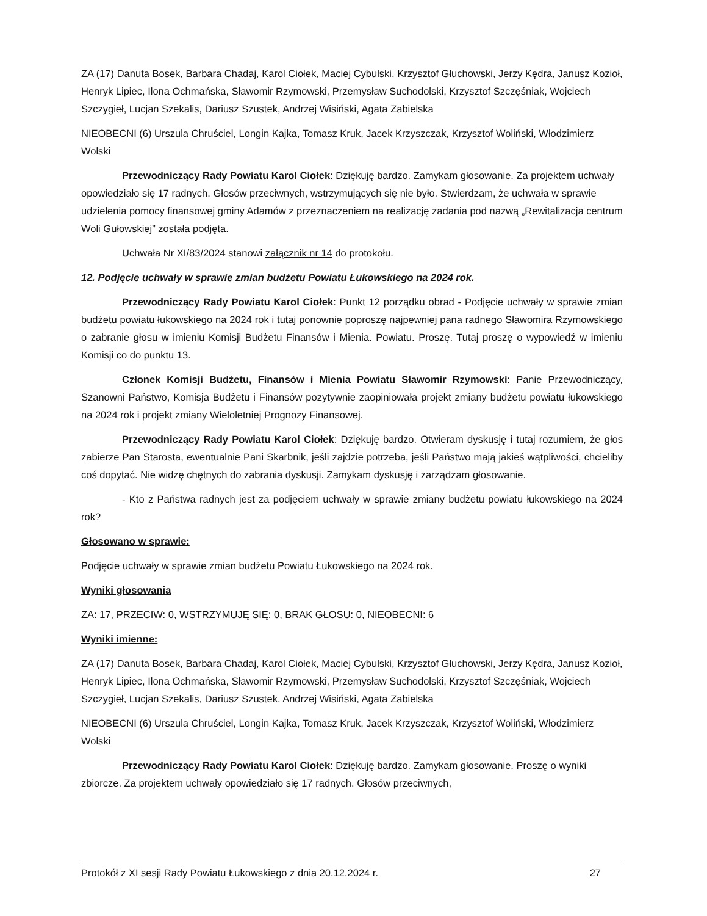ZA (17) Danuta Bosek, Barbara Chadaj, Karol Ciołek, Maciej Cybulski, Krzysztof Głuchowski, Jerzy Kędra, Janusz Kozioł, Henryk Lipiec, Ilona Ochmańska, Sławomir Rzymowski, Przemysław Suchodolski, Krzysztof Szczęśniak, Wojciech Szczygieł, Lucjan Szekalis, Dariusz Szustek, Andrzej Wisiński, Agata Zabielska
NIEOBECNI (6) Urszula Chruściel, Longin Kajka, Tomasz Kruk, Jacek Krzyszczak, Krzysztof Woliński, Włodzimierz Wolski
Przewodniczący Rady Powiatu Karol Ciołek: Dziękuję bardzo. Zamykam głosowanie. Za projektem uchwały opowiedziało się 17 radnych. Głosów przeciwnych, wstrzymujących się nie było. Stwierdzam, że uchwała w sprawie udzielenia pomocy finansowej gminy Adamów z przeznaczeniem na realizację zadania pod nazwą „Rewitalizacja centrum Woli Gułowskiej” została podjęta.
Uchwała Nr XI/83/2024 stanowi załącznik nr 14 do protokołu.
12. Podjęcie uchwały w sprawie zmian budżetu Powiatu Łukowskiego na 2024 rok.
Przewodniczący Rady Powiatu Karol Ciołek: Punkt 12 porządku obrad - Podjęcie uchwały w sprawie zmian budżetu powiatu łukowskiego na 2024 rok i tutaj ponownie poproszę najpewniej pana radnego Sławomira Rzymowskiego o zabranie głosu w imieniu Komisji Budżetu Finansów i Mienia. Powiatu. Proszę. Tutaj proszę o wypowiedź w imieniu Komisji co do punktu 13.
Członek Komisji Budżetu, Finansów i Mienia Powiatu Sławomir Rzymowski: Panie Przewodniczący, Szanowni Państwo, Komisja Budżetu i Finansów pozytywnie zaopiniowała projekt zmiany budżetu powiatu łukowskiego na 2024 rok i projekt zmiany Wieloletniej Prognozy Finansowej.
Przewodniczący Rady Powiatu Karol Ciołek: Dziękuję bardzo. Otwieram dyskusję i tutaj rozumiem, że głos zabierze Pan Starosta, ewentualnie Pani Skarbnik, jeśli zajdzie potrzeba, jeśli Państwo mają jakieś wątpliwości, chcieliby coś dopytać. Nie widzę chętnych do zabrania dyskusji. Zamykam dyskusję i zarządzam głosowanie.
- Kto z Państwa radnych jest za podjęciem uchwały w sprawie zmiany budżetu powiatu łukowskiego na 2024 rok?
Głosowano w sprawie:
Podjęcie uchwały w sprawie zmian budżetu Powiatu Łukowskiego na 2024 rok.
Wyniki głosowania
ZA: 17, PRZECIW: 0, WSTRZYMUJĘ SIĘ: 0, BRAK GŁOSU: 0, NIEOBECNI: 6
Wyniki imienne:
ZA (17) Danuta Bosek, Barbara Chadaj, Karol Ciołek, Maciej Cybulski, Krzysztof Głuchowski, Jerzy Kędra, Janusz Kozioł, Henryk Lipiec, Ilona Ochmańska, Sławomir Rzymowski, Przemysław Suchodolski, Krzysztof Szczęśniak, Wojciech Szczygieł, Lucjan Szekalis, Dariusz Szustek, Andrzej Wisiński, Agata Zabielska
NIEOBECNI (6) Urszula Chruściel, Longin Kajka, Tomasz Kruk, Jacek Krzyszczak, Krzysztof Woliński, Włodzimierz Wolski
Przewodniczący Rady Powiatu Karol Ciołek: Dziękuję bardzo. Zamykam głosowanie. Proszę o wyniki zbiorcze. Za projektem uchwały opowiedziało się 17 radnych. Głosów przeciwnych,
Protokół z XI sesji Rady Powiatu Łukowskiego z dnia 20.12.2024 r. 27